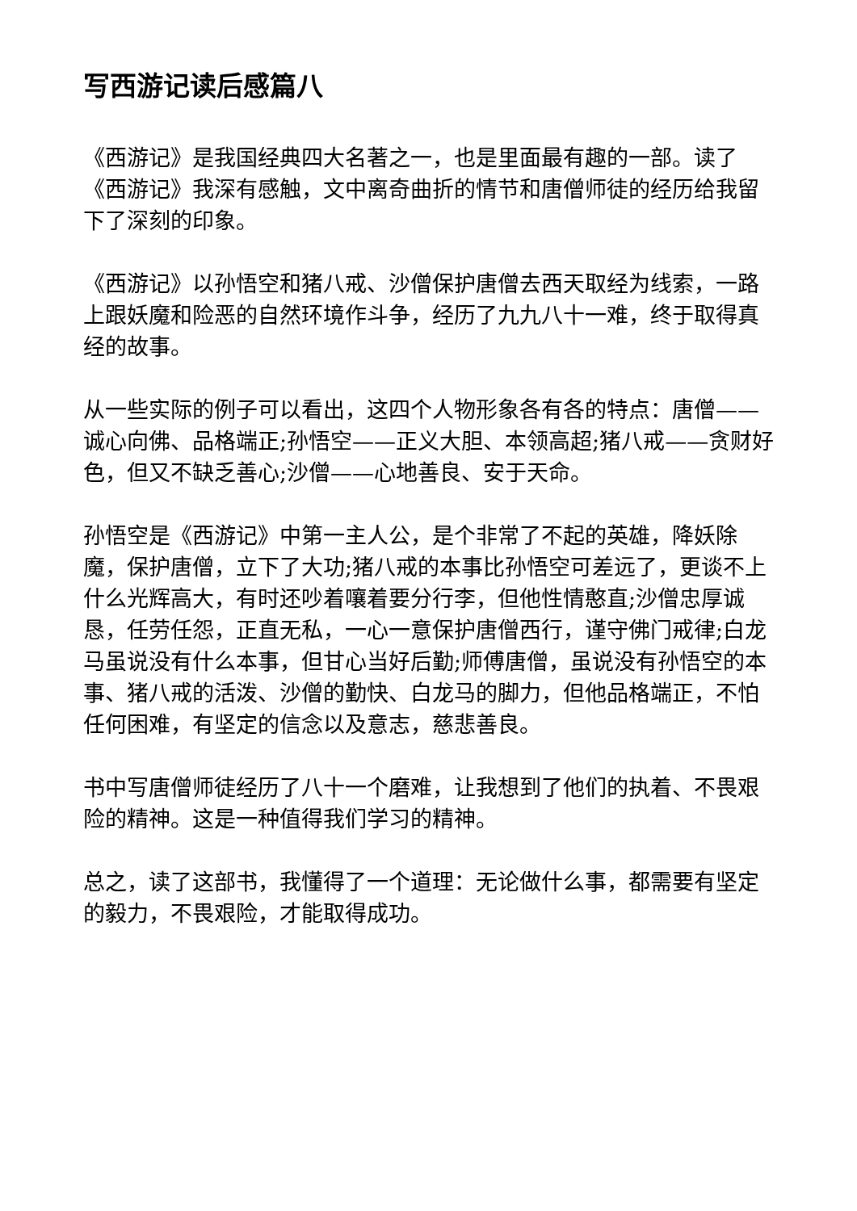写西游记读后感篇八
《西游记》是我国经典四大名著之一，也是里面最有趣的一部。读了《西游记》我深有感触，文中离奇曲折的情节和唐僧师徒的经历给我留下了深刻的印象。
《西游记》以孙悟空和猪八戒、沙僧保护唐僧去西天取经为线索，一路上跟妖魔和险恶的自然环境作斗争，经历了九九八十一难，终于取得真经的故事。
从一些实际的例子可以看出，这四个人物形象各有各的特点：唐僧——诚心向佛、品格端正;孙悟空——正义大胆、本领高超;猪八戒——贪财好色，但又不缺乏善心;沙僧——心地善良、安于天命。
孙悟空是《西游记》中第一主人公，是个非常了不起的英雄，降妖除魔，保护唐僧，立下了大功;猪八戒的本事比孙悟空可差远了，更谈不上什么光辉高大，有时还吵着嚷着要分行李，但他性情憨直;沙僧忠厚诚恳，任劳任怨，正直无私，一心一意保护唐僧西行，谨守佛门戒律;白龙马虽说没有什么本事，但甘心当好后勤;师傅唐僧，虽说没有孙悟空的本事、猪八戒的活泼、沙僧的勤快、白龙马的脚力，但他品格端正，不怕任何困难，有坚定的信念以及意志，慈悲善良。
书中写唐僧师徒经历了八十一个磨难，让我想到了他们的执着、不畏艰险的精神。这是一种值得我们学习的精神。
总之，读了这部书，我懂得了一个道理：无论做什么事，都需要有坚定的毅力，不畏艰险，才能取得成功。